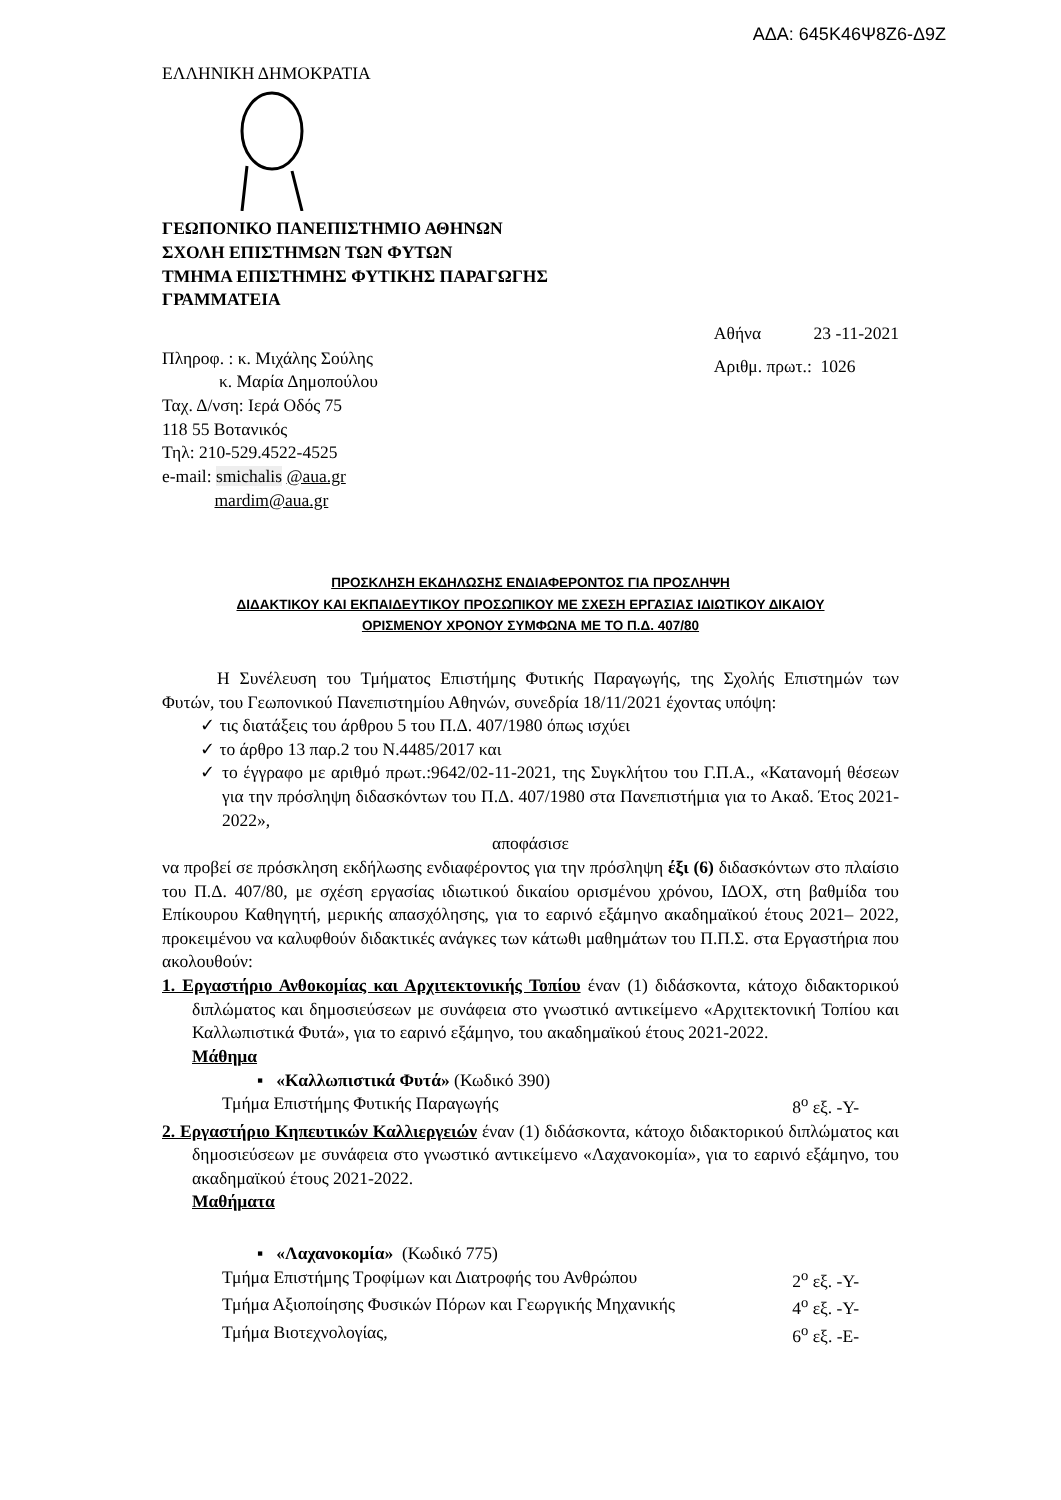ΑΔΑ: 645Κ46Ψ8Ζ6-Δ9Ζ
ΕΛΛΗΝΙΚΗ ΔΗΜΟΚΡΑΤΙΑ
ΓΕΩΠΟΝΙΚΟ ΠΑΝΕΠΙΣΤΗΜΙΟ ΑΘΗΝΩΝ
ΣΧΟΛΗ ΕΠΙΣΤΗΜΩΝ ΤΩΝ ΦΥΤΩΝ
ΤΜΗΜΑ ΕΠΙΣΤΗΜΗΣ ΦΥΤΙΚΗΣ ΠΑΡΑΓΩΓΗΣ
ΓΡΑΜΜΑΤΕΙΑ
Πληροφ. : κ. Μιχάλης Σούλης
κ. Μαρία Δημοπούλου
Ταχ. Δ/νση: Ιερά Οδός 75
118 55 Βοτανικός
Τηλ: 210-529.4522-4525
e-mail: smichalis @aua.gr
mardim@aua.gr
Αθήνα 23 -11-2021
Αριθμ. πρωτ.: 1026
ΠΡΟΣΚΛΗΣΗ ΕΚΔΗΛΩΣΗΣ ΕΝΔΙΑΦΕΡΟΝΤΟΣ ΓΙΑ ΠΡΟΣΛΗΨΗ
ΔΙΔΑΚΤΙΚΟΥ ΚΑΙ ΕΚΠΑΙΔΕΥΤΙΚΟΥ ΠΡΟΣΩΠΙΚΟΥ ΜΕ ΣΧΕΣΗ ΕΡΓΑΣΙΑΣ ΙΔΙΩΤΙΚΟΥ ΔΙΚΑΙΟΥ
ΟΡΙΣΜΕΝΟΥ ΧΡΟΝΟΥ ΣΥΜΦΩΝΑ ΜΕ ΤΟ Π.Δ. 407/80
Η Συνέλευση του Τμήματος Επιστήμης Φυτικής Παραγωγής, της Σχολής Επιστημών των Φυτών, του Γεωπονικού Πανεπιστημίου Αθηνών, συνεδρία 18/11/2021 έχοντας υπόψη:
✓ τις διατάξεις του άρθρου 5 του Π.Δ. 407/1980 όπως ισχύει
✓ το άρθρο 13 παρ.2 του Ν.4485/2017 και
✓ το έγγραφο με αριθμό πρωτ.:9642/02-11-2021, της Συγκλήτου του Γ.Π.Α., «Κατανομή θέσεων για την πρόσληψη διδασκόντων του Π.Δ. 407/1980 στα Πανεπιστήμια για το Ακαδ. Έτος 2021-2022»,
αποφάσισε
να προβεί σε πρόσκληση εκδήλωσης ενδιαφέροντος για την πρόσληψη έξι (6) διδασκόντων στο πλαίσιο του Π.Δ. 407/80, με σχέση εργασίας ιδιωτικού δικαίου ορισμένου χρόνου, ΙΔΟΧ, στη βαθμίδα του Επίκουρου Καθηγητή, μερικής απασχόλησης, για το εαρινό εξάμηνο ακαδημαϊκού έτους 2021– 2022, προκειμένου να καλυφθούν διδακτικές ανάγκες των κάτωθι μαθημάτων του Π.Π.Σ. στα Εργαστήρια που ακολουθούν:
1. Εργαστήριο Ανθοκομίας και Αρχιτεκτονικής Τοπίου έναν (1) διδάσκοντα, κάτοχο διδακτορικού διπλώματος και δημοσιεύσεων με συνάφεια στο γνωστικό αντικείμενο «Αρχιτεκτονική Τοπίου και Καλλωπιστικά Φυτά», για το εαρινό εξάμηνο, του ακαδημαϊκού έτους 2021-2022.
Μάθημα
▪ «Καλλωπιστικά Φυτά» (Κωδικό 390)
Τμήμα Επιστήμης Φυτικής Παραγωγής 8<sup>ο</sup> εξ. -Υ-
2. Εργαστήριο Κηπευτικών Καλλιεργειών έναν (1) διδάσκοντα, κάτοχο διδακτορικού διπλώματος και δημοσιεύσεων με συνάφεια στο γνωστικό αντικείμενο «Λαχανοκομία», για το εαρινό εξάμηνο, του ακαδημαϊκού έτους 2021-2022.
Μαθήματα
▪ «Λαχανοκομία» (Κωδικό 775)
Τμήμα Επιστήμης Τροφίμων και Διατροφής του Ανθρώπου 2<sup>ο</sup> εξ. -Υ-
Τμήμα Αξιοποίησης Φυσικών Πόρων και Γεωργικής Μηχανικής 4<sup>ο</sup> εξ. -Υ-
Τμήμα Βιοτεχνολογίας, 6<sup>ο</sup> εξ. -Ε-